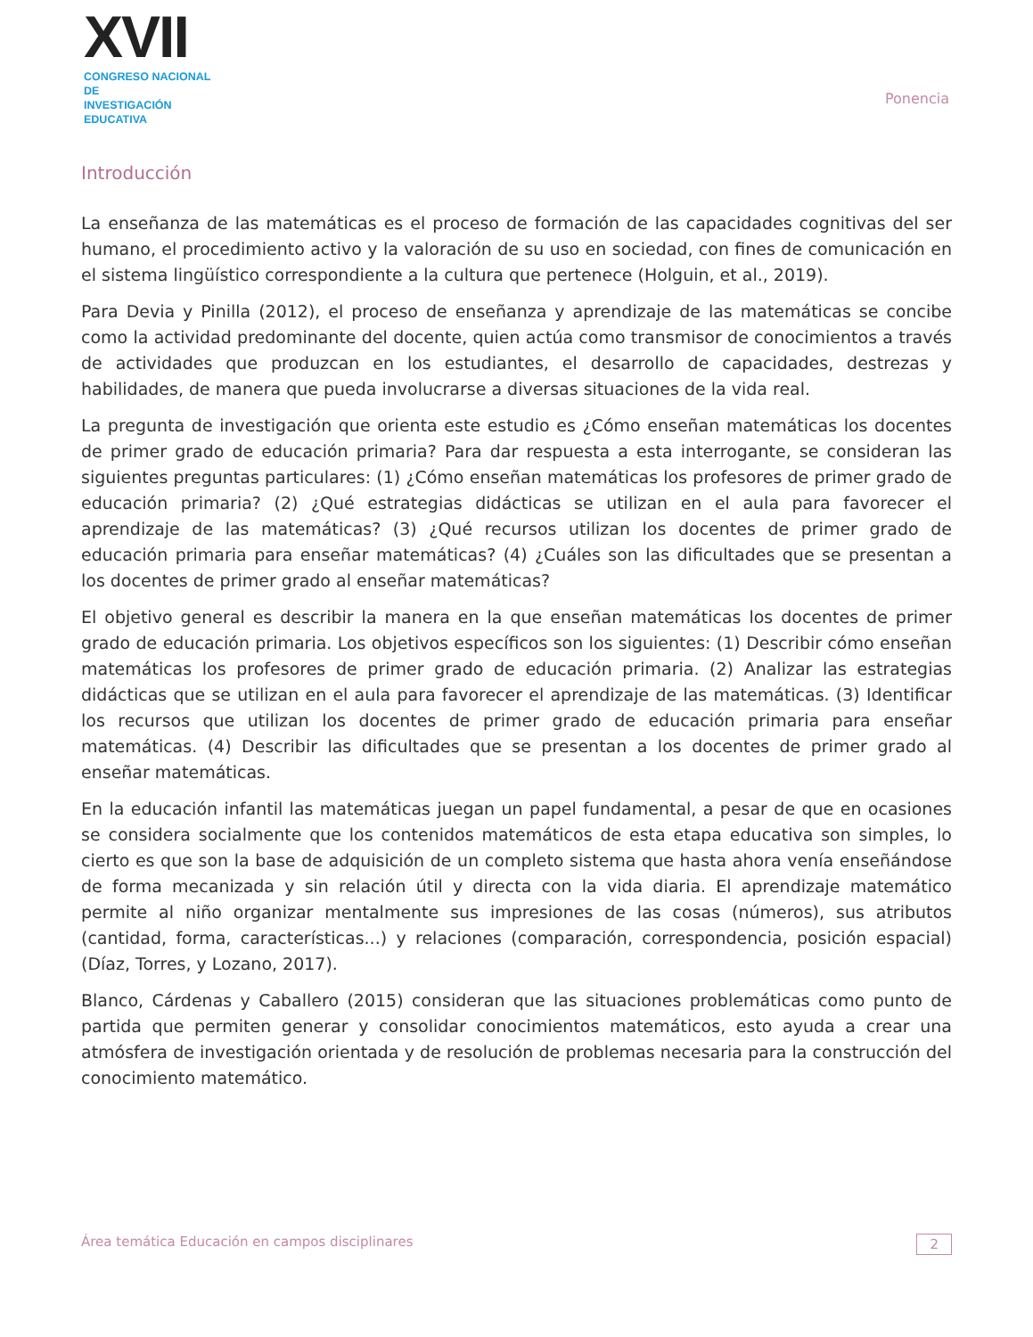☺XVII
CONGRESO NACIONAL DE
INVESTIGACIÓN EDUCATIVA
Ponencia
Introducción
La enseñanza de las matemáticas es el proceso de formación de las capacidades cognitivas del ser humano, el procedimiento activo y la valoración de su uso en sociedad, con fines de comunicación en el sistema lingüístico correspondiente a la cultura que pertenece (Holguin, et al., 2019).
Para Devia y Pinilla (2012), el proceso de enseñanza y aprendizaje de las matemáticas se concibe como la actividad predominante del docente, quien actúa como transmisor de conocimientos a través de actividades que produzcan en los estudiantes, el desarrollo de capacidades, destrezas y habilidades, de manera que pueda involucrarse a diversas situaciones de la vida real.
La pregunta de investigación que orienta este estudio es ¿Cómo enseñan matemáticas los docentes de primer grado de educación primaria? Para dar respuesta a esta interrogante, se consideran las siguientes preguntas particulares: (1) ¿Cómo enseñan matemáticas los profesores de primer grado de educación primaria? (2) ¿Qué estrategias didácticas se utilizan en el aula para favorecer el aprendizaje de las matemáticas? (3) ¿Qué recursos utilizan los docentes de primer grado de educación primaria para enseñar matemáticas? (4) ¿Cuáles son las dificultades que se presentan a los docentes de primer grado al enseñar matemáticas?
El objetivo general es describir la manera en la que enseñan matemáticas los docentes de primer grado de educación primaria. Los objetivos específicos son los siguientes: (1) Describir cómo enseñan matemáticas los profesores de primer grado de educación primaria. (2) Analizar las estrategias didácticas que se utilizan en el aula para favorecer el aprendizaje de las matemáticas. (3) Identificar los recursos que utilizan los docentes de primer grado de educación primaria para enseñar matemáticas. (4) Describir las dificultades que se presentan a los docentes de primer grado al enseñar matemáticas.
En la educación infantil las matemáticas juegan un papel fundamental, a pesar de que en ocasiones se considera socialmente que los contenidos matemáticos de esta etapa educativa son simples, lo cierto es que son la base de adquisición de un completo sistema que hasta ahora venía enseñándose de forma mecanizada y sin relación útil y directa con la vida diaria. El aprendizaje matemático permite al niño organizar mentalmente sus impresiones de las cosas (números), sus atributos (cantidad, forma, características...) y relaciones (comparación, correspondencia, posición espacial) (Díaz, Torres, y Lozano, 2017).
Blanco, Cárdenas y Caballero (2015) consideran que las situaciones problemáticas como punto de partida que permiten generar y consolidar conocimientos matemáticos, esto ayuda a crear una atmósfera de investigación orientada y de resolución de problemas necesaria para la construcción del conocimiento matemático.
Área temática Educación en campos disciplinares
2